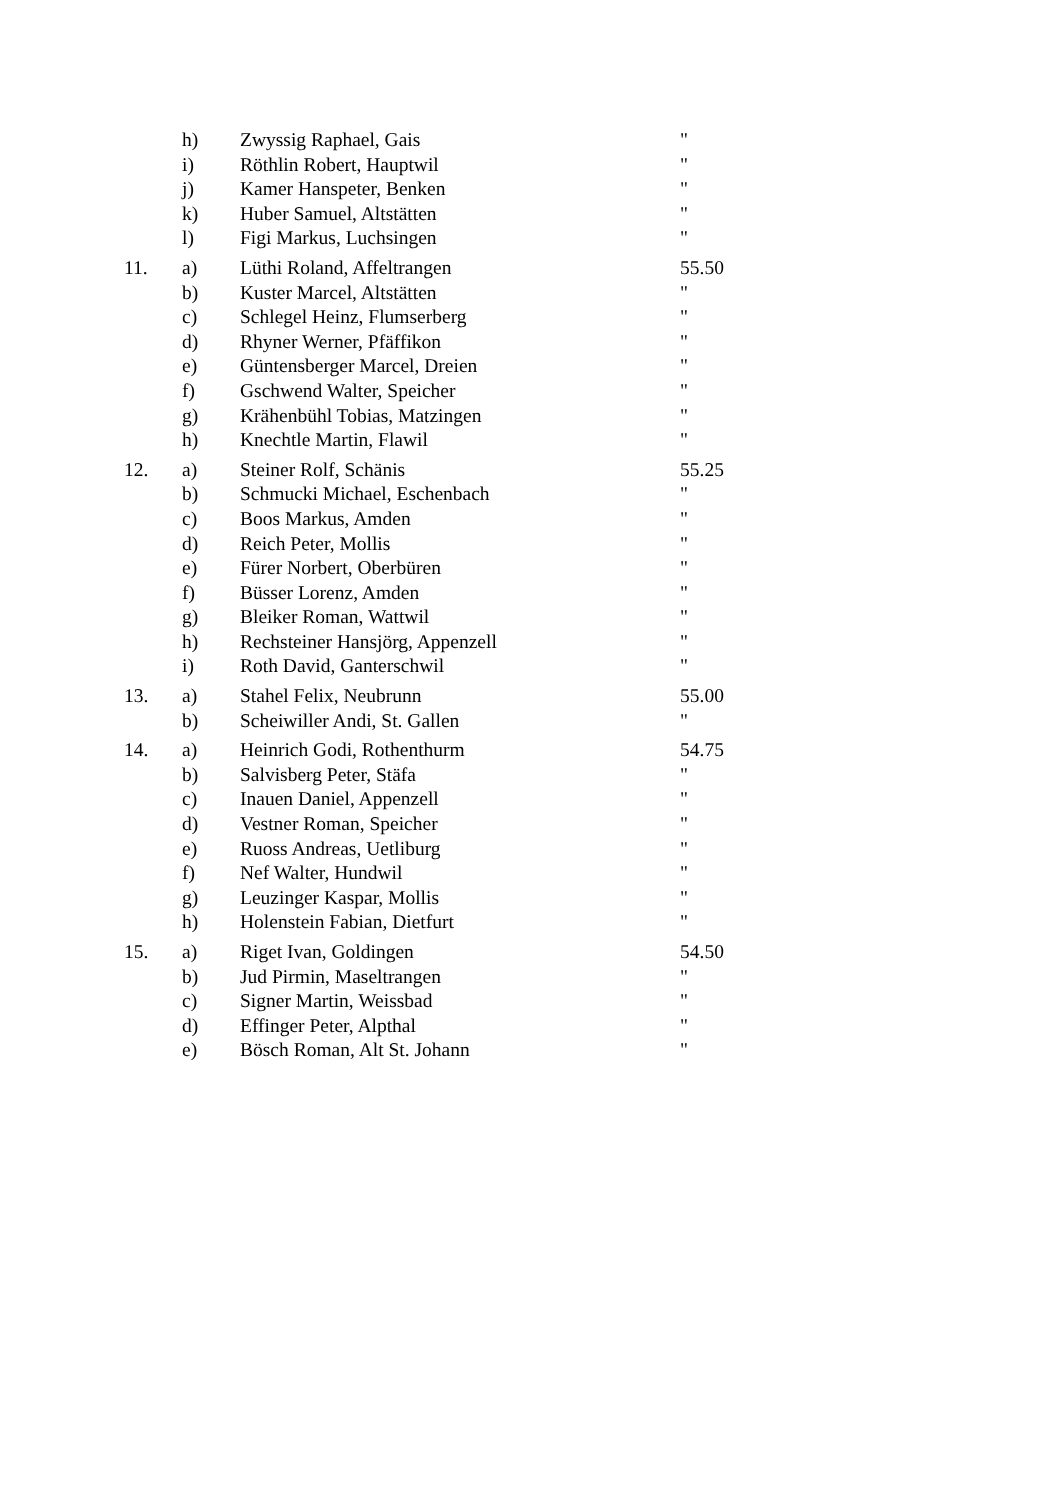| | h) | Zwyssig Raphael, Gais | " |
| | i) | Röthlin Robert, Hauptwil | " |
| | j) | Kamer Hanspeter, Benken | " |
| | k) | Huber Samuel, Altstätten | " |
| | l) | Figi Markus, Luchsingen | " |
| 11. | a) | Lüthi Roland, Affeltrangen | 55.50 |
| | b) | Kuster Marcel, Altstätten | " |
| | c) | Schlegel Heinz, Flumserberg | " |
| | d) | Rhyner Werner, Pfäffikon | " |
| | e) | Güntensberger Marcel, Dreien | " |
| | f) | Gschwend Walter, Speicher | " |
| | g) | Krähenbühl Tobias, Matzingen | " |
| | h) | Knechtle Martin, Flawil | " |
| 12. | a) | Steiner Rolf, Schänis | 55.25 |
| | b) | Schmucki Michael, Eschenbach | " |
| | c) | Boos Markus, Amden | " |
| | d) | Reich Peter, Mollis | " |
| | e) | Fürer Norbert, Oberbüren | " |
| | f) | Büsser Lorenz, Amden | " |
| | g) | Bleiker Roman, Wattwil | " |
| | h) | Rechsteiner Hansjörg, Appenzell | " |
| | i) | Roth David, Ganterschwil | " |
| 13. | a) | Stahel Felix, Neubrunn | 55.00 |
| | b) | Scheiwiller Andi, St. Gallen | " |
| 14. | a) | Heinrich Godi, Rothenthurm | 54.75 |
| | b) | Salvisberg Peter, Stäfa | " |
| | c) | Inauen Daniel, Appenzell | " |
| | d) | Vestner Roman, Speicher | " |
| | e) | Ruoss Andreas, Uetliburg | " |
| | f) | Nef Walter, Hundwil | " |
| | g) | Leuzinger Kaspar, Mollis | " |
| | h) | Holenstein Fabian, Dietfurt | " |
| 15. | a) | Riget Ivan, Goldingen | 54.50 |
| | b) | Jud Pirmin, Maseltrangen | " |
| | c) | Signer Martin, Weissbad | " |
| | d) | Effinger Peter, Alpthal | " |
| | e) | Bösch Roman, Alt St. Johann | " |